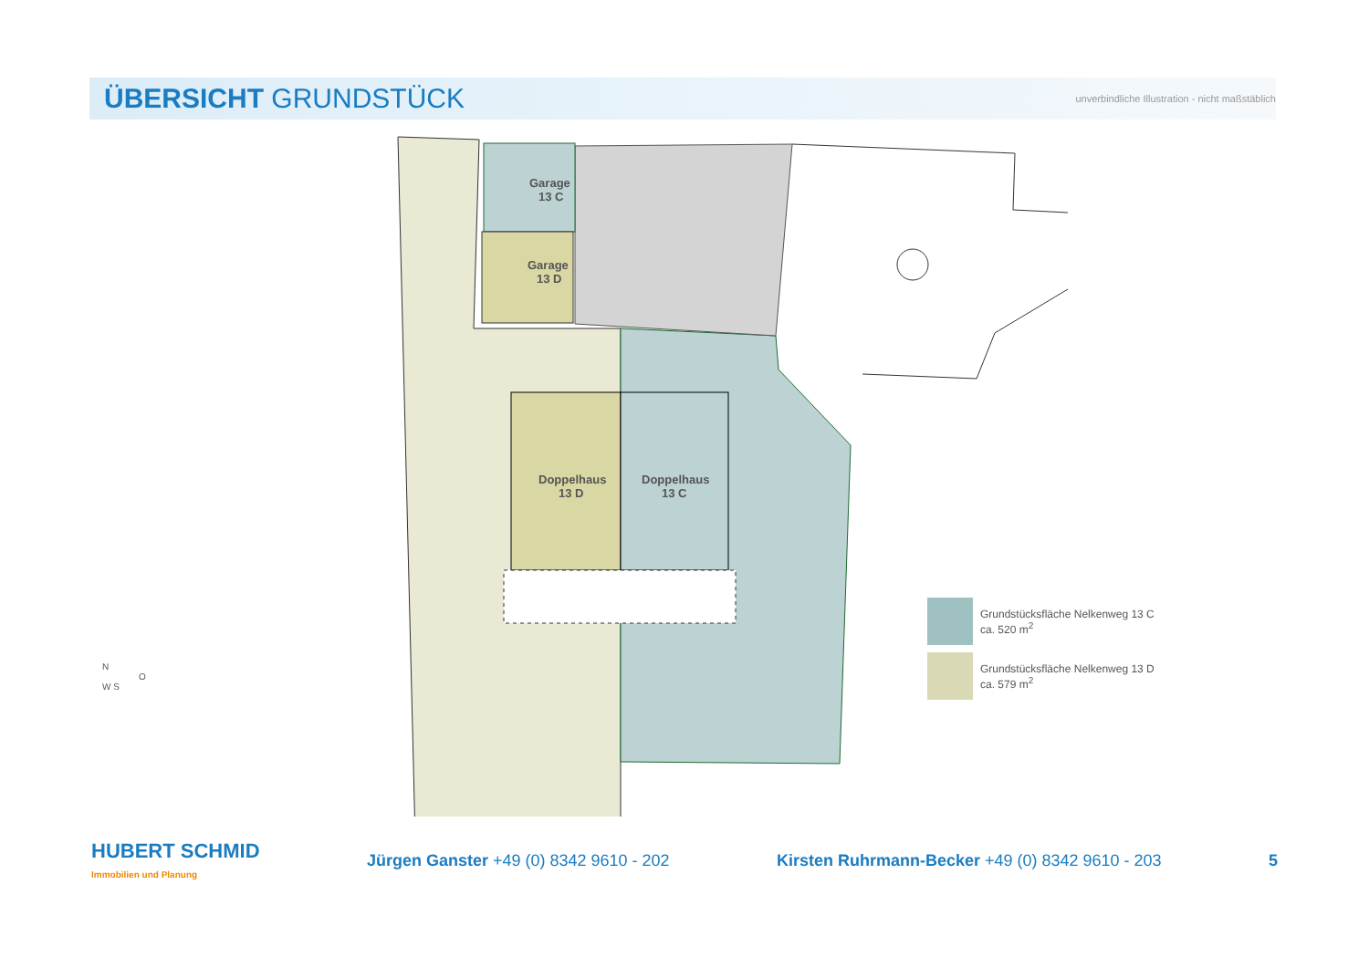ÜBERSICHT GRUNDSTÜCK
unverbindliche Illustration - nicht maßstäblich
Garage
13 C
Garage
13 D
Doppelhaus
13 D
Doppelhaus
13 C
Grundstücksfläche Nelkenweg 13 C
ca. 520 m<sup>2</sup>
Grundstücksfläche Nelkenweg 13 D
ca. 579 m<sup>2</sup>
N
O
W S
HUBERT SCHMID
Immobilien und Planung
Jürgen Ganster +49 (0) 8342 9610 - 202
Kirsten Ruhrmann-Becker +49 (0) 8342 9610 - 203
5